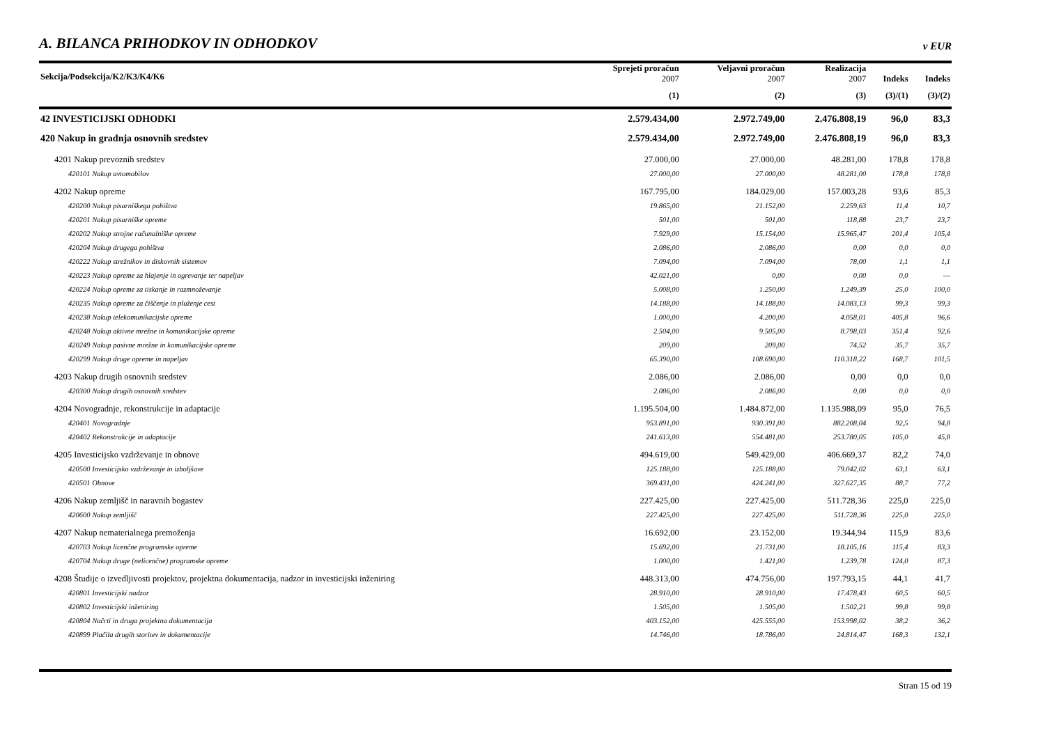A. BILANCA PRIHODKOV IN ODHODKOV
v EUR
| Sekcija/Podsekcija/K2/K3/K4/K6 | Sprejeti proračun 2007 | Veljavni proračun 2007 | Realizacija 2007 | Indeks | Indeks |
| --- | --- | --- | --- | --- | --- |
| | (1) | (2) | (3) | (3)/(1) | (3)/(2) |
| 42 INVESTICIJSKI ODHODKI | 2.579.434,00 | 2.972.749,00 | 2.476.808,19 | 96,0 | 83,3 |
| 420 Nakup in gradnja osnovnih sredstev | 2.579.434,00 | 2.972.749,00 | 2.476.808,19 | 96,0 | 83,3 |
| 4201 Nakup prevoznih sredstev | 27.000,00 | 27.000,00 | 48.281,00 | 178,8 | 178,8 |
| 420101 Nakup avtomobilov | 27.000,00 | 27.000,00 | 48.281,00 | 178,8 | 178,8 |
| 4202 Nakup opreme | 167.795,00 | 184.029,00 | 157.003,28 | 93,6 | 85,3 |
| 420200 Nakup pisarniškega pohištva | 19.865,00 | 21.152,00 | 2.259,63 | 11,4 | 10,7 |
| 420201 Nakup pisarniške opreme | 501,00 | 501,00 | 118,88 | 23,7 | 23,7 |
| 420202 Nakup strojne računalniške opreme | 7.929,00 | 15.154,00 | 15.965,47 | 201,4 | 105,4 |
| 420204 Nakup drugega pohištva | 2.086,00 | 2.086,00 | 0,00 | 0,0 | 0,0 |
| 420222 Nakup strežnikov in diskovnih sistemov | 7.094,00 | 7.094,00 | 78,00 | 1,1 | 1,1 |
| 420223 Nakup opreme za hlajenje in ogrevanje ter napeljav | 42.021,00 | 0,00 | 0,00 | 0,0 | --- |
| 420224 Nakup opreme za tiskanje in razmnoževanje | 5.008,00 | 1.250,00 | 1.249,39 | 25,0 | 100,0 |
| 420235 Nakup opreme za čiščenje in pluženje cest | 14.188,00 | 14.188,00 | 14.083,13 | 99,3 | 99,3 |
| 420238 Nakup telekomunikacijske opreme | 1.000,00 | 4.200,00 | 4.058,01 | 405,8 | 96,6 |
| 420248 Nakup aktivne mrežne in komunikacijske opreme | 2.504,00 | 9.505,00 | 8.798,03 | 351,4 | 92,6 |
| 420249 Nakup pasivne mrežne in komunikacijske opreme | 209,00 | 209,00 | 74,52 | 35,7 | 35,7 |
| 420299 Nakup druge opreme in napeljav | 65.390,00 | 108.690,00 | 110.318,22 | 168,7 | 101,5 |
| 4203 Nakup drugih osnovnih sredstev | 2.086,00 | 2.086,00 | 0,00 | 0,0 | 0,0 |
| 420300 Nakup drugih osnovnih sredstev | 2.086,00 | 2.086,00 | 0,00 | 0,0 | 0,0 |
| 4204 Novogradnje, rekonstrukcije in adaptacije | 1.195.504,00 | 1.484.872,00 | 1.135.988,09 | 95,0 | 76,5 |
| 420401 Novogradnje | 953.891,00 | 930.391,00 | 882.208,04 | 92,5 | 94,8 |
| 420402 Rekonstrukcije in adaptacije | 241.613,00 | 554.481,00 | 253.780,05 | 105,0 | 45,8 |
| 4205 Investicijsko vzdrževanje in obnove | 494.619,00 | 549.429,00 | 406.669,37 | 82,2 | 74,0 |
| 420500 Investicijsko vzdrževanje in izboljšave | 125.188,00 | 125.188,00 | 79.042,02 | 63,1 | 63,1 |
| 420501 Obnove | 369.431,00 | 424.241,00 | 327.627,35 | 88,7 | 77,2 |
| 4206 Nakup zemljišč in naravnih bogastev | 227.425,00 | 227.425,00 | 511.728,36 | 225,0 | 225,0 |
| 420600 Nakup zemljišč | 227.425,00 | 227.425,00 | 511.728,36 | 225,0 | 225,0 |
| 4207 Nakup nematerialnega premoženja | 16.692,00 | 23.152,00 | 19.344,94 | 115,9 | 83,6 |
| 420703 Nakup licenčne programske opreme | 15.692,00 | 21.731,00 | 18.105,16 | 115,4 | 83,3 |
| 420704 Nakup druge (nelicenčne) programske opreme | 1.000,00 | 1.421,00 | 1.239,78 | 124,0 | 87,3 |
| 4208 Študije o izvedljivosti projektov, projektna dokumentacija, nadzor in investicijski inženiring | 448.313,00 | 474.756,00 | 197.793,15 | 44,1 | 41,7 |
| 420801 Investicijski nadzor | 28.910,00 | 28.910,00 | 17.478,43 | 60,5 | 60,5 |
| 420802 Investicijski inženiring | 1.505,00 | 1.505,00 | 1.502,21 | 99,8 | 99,8 |
| 420804 Načrti in druga projektna dokumentacija | 403.152,00 | 425.555,00 | 153.998,02 | 38,2 | 36,2 |
| 420899 Plačila drugih storitev in dokumentacije | 14.746,00 | 18.786,00 | 24.814,47 | 168,3 | 132,1 |
Stran 15 od 19